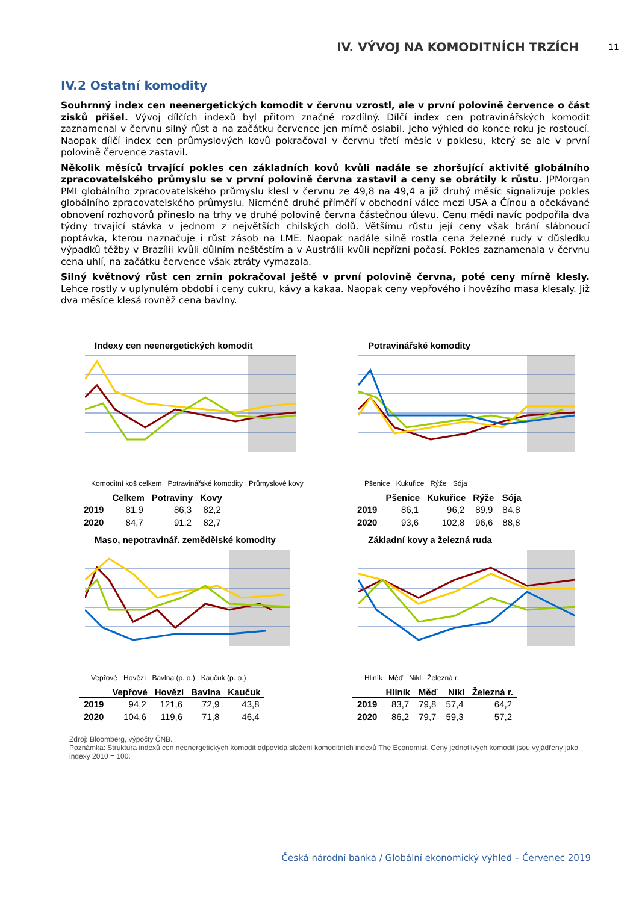IV. VÝVOJ NA KOMODITNÍCH TRZÍCH
11
IV.2 Ostatní komodity
Souhrnný index cen neenergetických komodit v červnu vzrostl, ale v první polovině července o část zisků přišel. Vývoj dílčích indexů byl přitom značně rozdílný. Dílčí index cen potravinářských komodit zaznamenal v červnu silný růst a na začátku července jen mírně oslabil. Jeho výhled do konce roku je rostoucí. Naopak dílčí index cen průmyslových kovů pokračoval v červnu třetí měsíc v poklesu, který se ale v první polovině července zastavil.
Několik měsíců trvající pokles cen základních kovů kvůli nadále se zhoršující aktivitě globálního zpracovatelského průmyslu se v první polovině června zastavil a ceny se obrátily k růstu. JPMorgan PMI globálního zpracovatelského průmyslu klesl v červnu ze 49,8 na 49,4 a již druhý měsíc signalizuje pokles globálního zpracovatelského průmyslu. Nicméně druhé příměří v obchodní válce mezi USA a Čínou a očekávané obnovení rozhovorů přineslo na trhy ve druhé polovině června částečnou úlevu. Cenu mědi navíc podpořila dva týdny trvající stávka v jednom z největších chilských dolů. Většímu růstu její ceny však brání slábnoucí poptávka, kterou naznačuje i růst zásob na LME. Naopak nadále silně rostla cena železné rudy v důsledku výpadků těžby v Brazílii kvůli důlním neštěstím a v Austrálii kvůli nepřízni počasí. Pokles zaznamenala v červnu cena uhlí, na začátku července však ztráty vymazala.
Silný květnový růst cen zrnin pokračoval ještě v první polovině června, poté ceny mírně klesly. Lehce rostly v uplynulém období i ceny cukru, kávy a kakaa. Naopak ceny vepřového i hovězího masa klesaly. Již dva měsíce klesá rovněž cena bavlny.
Indexy cen neenergetických komodit
Komoditní koš celkem Potravinářské komodity Průmyslové kovy
| | Celkem | Potraviny | Kovy |
| --- | --- | --- | --- |
| 2019 | 81,9 | 86,3 | 82,2 |
| 2020 | 84,7 | 91,2 | 82,7 |
Potravinářské komodity
Pšenice Kukuřice Rýže Sója
| | Pšenice | Kukuřice | Rýže | Sója |
| --- | --- | --- | --- | --- |
| 2019 | 86,1 | 96,2 | 89,9 | 84,8 |
| 2020 | 93,6 | 102,8 | 96,6 | 88,8 |
Maso, nepotravinář. zemědělské komodity
Vepřové Hovězí Bavlna (p. o.) Kaučuk (p. o.)
| | Vepřové | Hovězí | Bavlna | Kaučuk |
| --- | --- | --- | --- | --- |
| 2019 | 94,2 | 121,6 | 72,9 | 43,8 |
| 2020 | 104,6 | 119,6 | 71,8 | 46,4 |
Základní kovy a železná ruda
Hliník Měď Nikl Železná r.
| | Hliník | Měď | Nikl | Železná r. |
| --- | --- | --- | --- | --- |
| 2019 | 83,7 | 79,8 | 57,4 | 64,2 |
| 2020 | 86,2 | 79,7 | 59,3 | 57,2 |
Zdroj: Bloomberg, výpočty ČNB.
Poznámka: Struktura indexů cen neenergetických komodit odpovídá složení komoditních indexů The Economist. Ceny jednotlivých komodit jsou vyjádřeny jako indexy 2010 = 100.
Česká národní banka / Globální ekonomický výhled – Červenec 2019